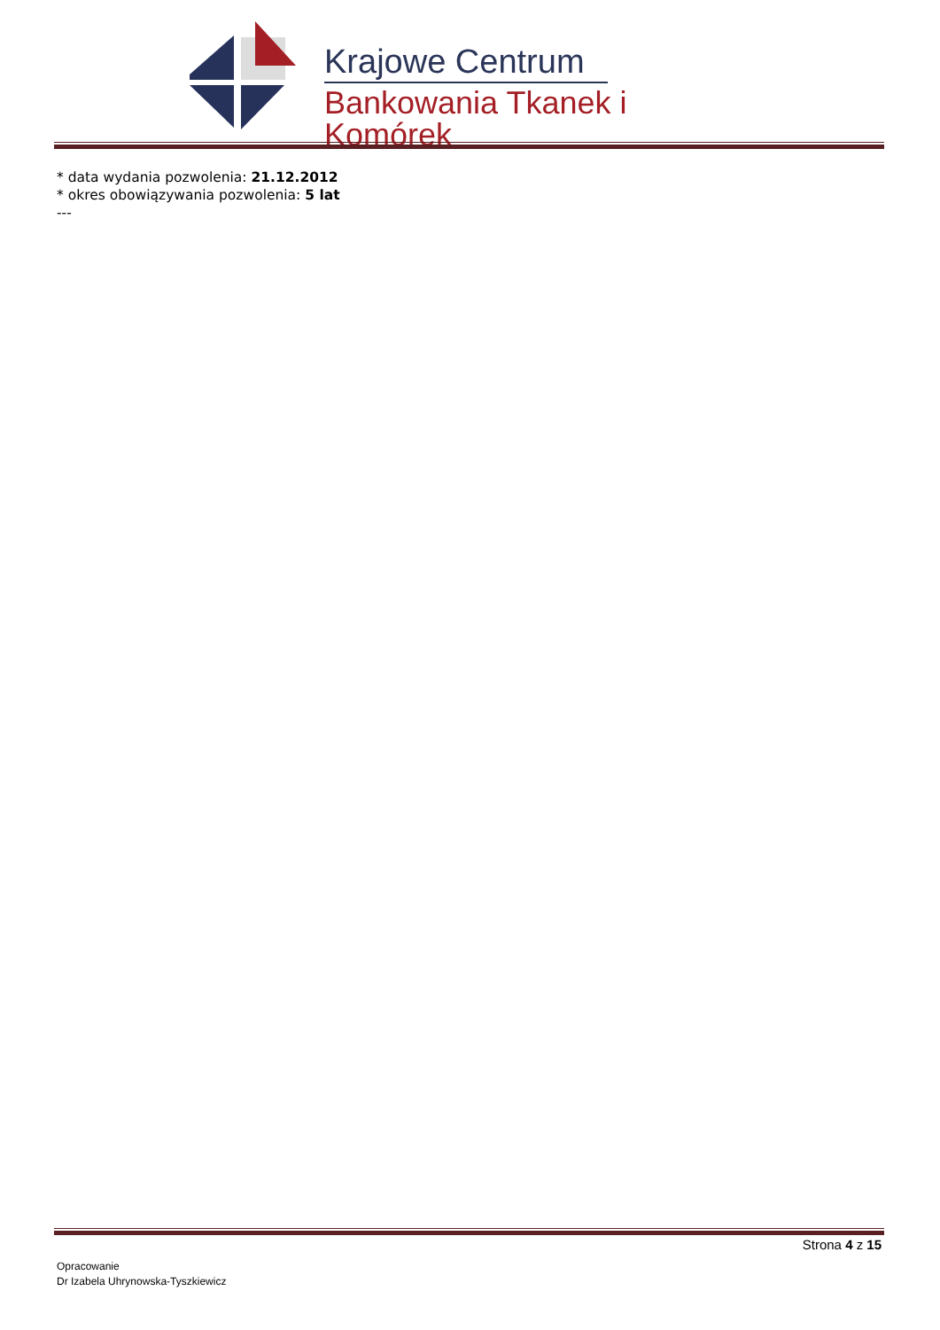Krajowe Centrum
Bankowania Tkanek i Komórek
* data wydania pozwolenia: 21.12.2012
* okres obowiązywania pozwolenia: 5 lat
---
Strona 4 z 15
Opracowanie
Dr Izabela Uhrynowska-Tyszkiewicz